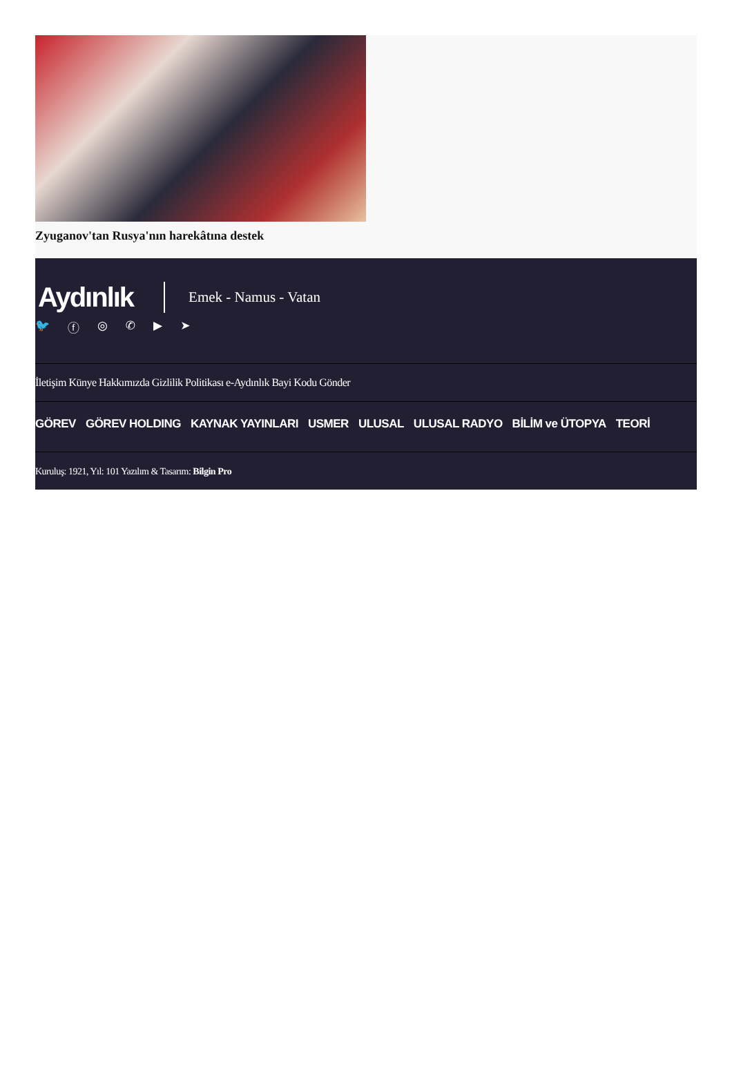Zyuganov'tan Rusya'nın harekâtına destek
Aydınlık Emek - Namus - Vatan
🐦 ⓕ ◎ ✆ ▶ ➤
İletişim Künye Hakkımızda Gizlilik Politikası e-Aydınlık Bayi Kodu Gönder
GÖREV GÖREV HOLDING KAYNAK YAYINLARI USMER ULUSAL ULUSAL RADYO BİLİM ve ÜTOPYA TEORİ
Kuruluş: 1921, Yıl: 101 Yazılım & Tasarım: Bilgin Pro